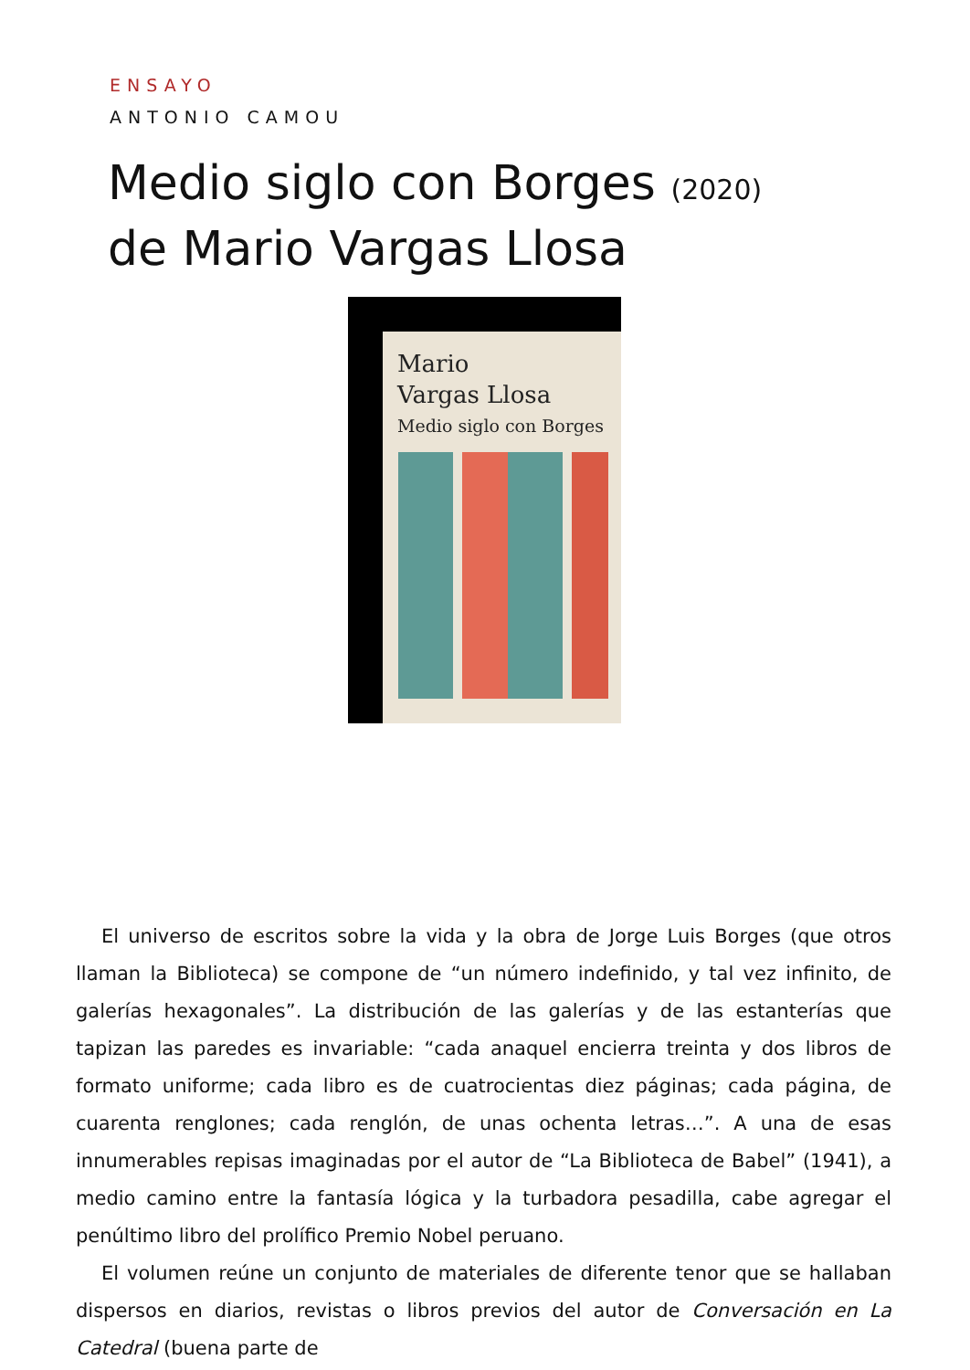ENSAYO
ANTONIO CAMOU
Medio siglo con Borges (2020)
de Mario Vargas Llosa
Mario
Vargas Llosa
Medio siglo con Borges
El universo de escritos sobre la vida y la obra de Jorge Luis Borges (que otros llaman la Biblioteca) se compone de “un número indefinido, y tal vez infinito, de galerías hexagonales”. La distribución de las galerías y de las estanterías que tapizan las paredes es invariable: “cada anaquel encierra treinta y dos libros de formato uniforme; cada libro es de cuatrocientas diez páginas; cada página, de cuarenta renglones; cada renglón, de unas ochenta letras…”. A una de esas innumerables repisas imaginadas por el autor de “La Biblioteca de Babel” (1941), a medio camino entre la fantasía lógica y la turbadora pesadilla, cabe agregar el penúltimo libro del prolífico Premio Nobel peruano.
El volumen reúne un conjunto de materiales de diferente tenor que se hallaban dispersos en diarios, revistas o libros previos del autor de Conversación en La Catedral (buena parte de